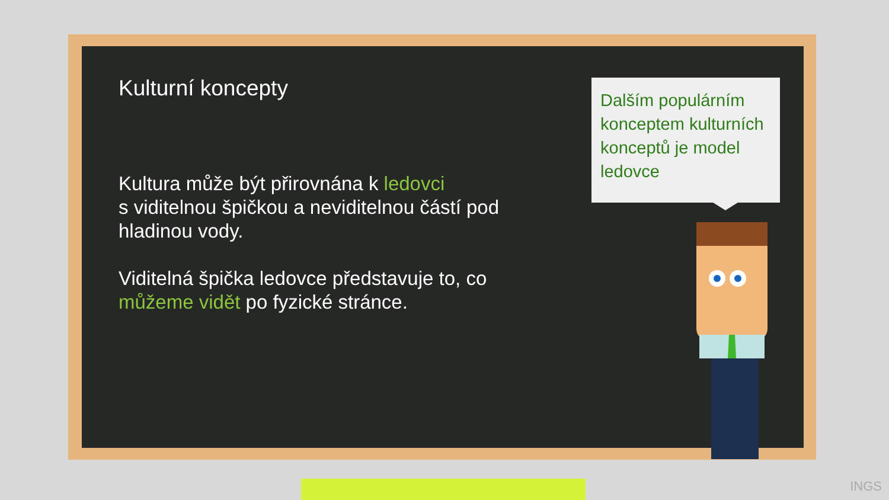Kulturní koncepty
Kultura může být přirovnána k ledovci
s viditelnou špičkou a neviditelnou částí pod hladinou vody.
Viditelná špička ledovce představuje to, co můžeme vidět po fyzické stránce.
Dalším populárním konceptem kulturních konceptů je model ledovce
INGS